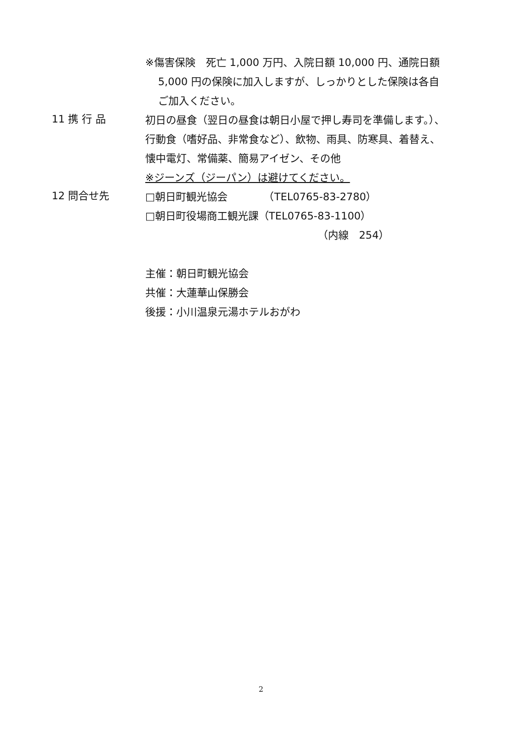※傷害保険　死亡 1,000 万円、入院日額 10,000 円、通院日額
5,000 円の保険に加入しますが、しっかりとした保険は各自
ご加入ください。
11 携 行 品
初日の昼食（翌日の昼食は朝日小屋で押し寿司を準備します。）、
行動食（嗜好品、非常食など）、飲物、雨具、防寒具、着替え、
懐中電灯、常備薬、簡易アイゼン、その他
※ジーンズ（ジーパン）は避けてください。
12 問合せ先
□朝日町観光協会　　　　（TEL0765-83-2780）
□朝日町役場商工観光課（TEL0765-83-1100）
（内線　254）
主催：朝日町観光協会
共催：大蓮華山保勝会
後援：小川温泉元湯ホテルおがわ
2